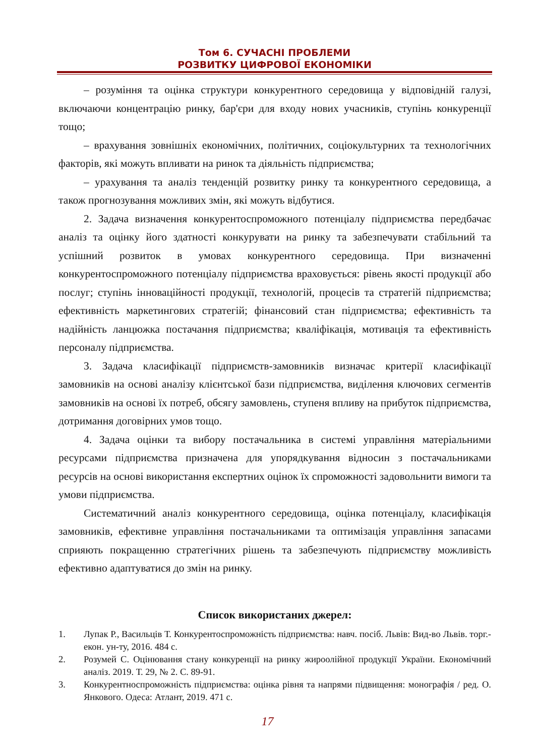Том 6. СУЧАСНІ ПРОБЛЕМИ
РОЗВИТКУ ЦИФРОВОЇ ЕКОНОМІКИ
– розуміння та оцінка структури конкурентного середовища у відповідній галузі, включаючи концентрацію ринку, бар'єри для входу нових учасників, ступінь конкуренції тощо;
– врахування зовнішніх економічних, політичних, соціокультурних та технологічних факторів, які можуть впливати на ринок та діяльність підприємства;
– урахування та аналіз тенденцій розвитку ринку та конкурентного середовища, а також прогнозування можливих змін, які можуть відбутися.
2. Задача визначення конкурентоспроможного потенціалу підприємства передбачає аналіз та оцінку його здатності конкурувати на ринку та забезпечувати стабільний та успішний розвиток в умовах конкурентного середовища. При визначенні конкурентоспроможного потенціалу підприємства враховується: рівень якості продукції або послуг; ступінь інноваційності продукції, технологій, процесів та стратегій підприємства; ефективність маркетингових стратегій; фінансовий стан підприємства; ефективність та надійність ланцюжка постачання підприємства; кваліфікація, мотивація та ефективність персоналу підприємства.
3. Задача класифікації підприємств-замовників визначає критерії класифікації замовників на основі аналізу клієнтської бази підприємства, виділення ключових сегментів замовників на основі їх потреб, обсягу замовлень, ступеня впливу на прибуток підприємства, дотримання договірних умов тощо.
4. Задача оцінки та вибору постачальника в системі управління матеріальними ресурсами підприємства призначена для упорядкування відносин з постачальниками ресурсів на основі використання експертних оцінок їх спроможності задовольнити вимоги та умови підприємства.
Систематичний аналіз конкурентного середовища, оцінка потенціалу, класифікація замовників, ефективне управління постачальниками та оптимізація управління запасами сприяють покращенню стратегічних рішень та забезпечують підприємству можливість ефективно адаптуватися до змін на ринку.
Список використаних джерел:
1. Лупак Р., Васильців Т. Конкурентоспроможність підприємства: навч. посіб. Львів: Вид-во Львів. торг.-екон. ун-ту, 2016. 484 с.
2. Розумей С. Оцінювання стану конкуренції на ринку жироолійної продукції України. Економічний аналіз. 2019. Т. 29, № 2. С. 89-91.
3. Конкурентноспроможність підприємства: оцінка рівня та напрями підвищення: монографія / ред. О. Янкового. Одеса: Атлант, 2019. 471 с.
17